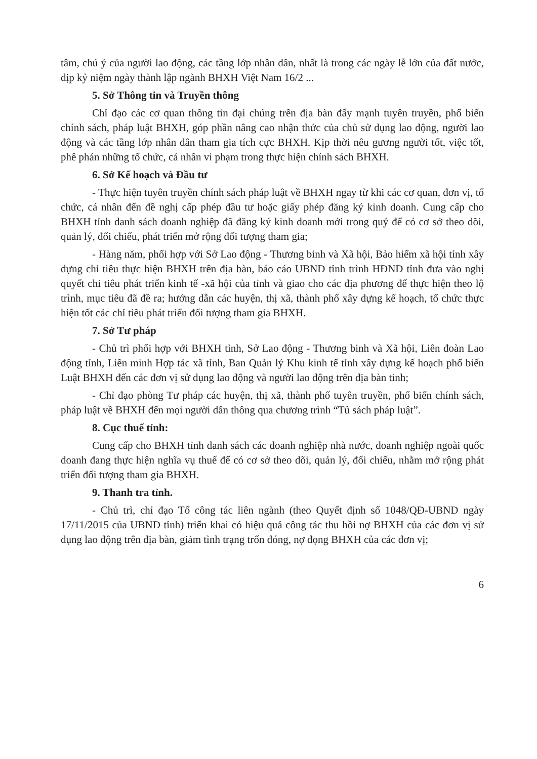tâm, chú ý của người lao động, các tầng lớp nhân dân, nhất là trong các ngày lễ lớn của đất nước, dịp kỷ niệm ngày thành lập ngành BHXH Việt Nam 16/2 ...
5. Sở Thông tin và Truyền thông
Chỉ đạo các cơ quan thông tin đại chúng trên địa bàn đẩy mạnh tuyên truyền, phổ biến chính sách, pháp luật BHXH, góp phần nâng cao nhận thức của chủ sử dụng lao động, người lao động và các tầng lớp nhân dân tham gia tích cực BHXH. Kịp thời nêu gương người tốt, việc tốt, phê phán những tổ chức, cá nhân vi phạm trong thực hiện chính sách BHXH.
6. Sở Kế hoạch và Đầu tư
- Thực hiện tuyên truyền chính sách pháp luật về BHXH ngay từ khi các cơ quan, đơn vị, tổ chức, cá nhân đến đề nghị cấp phép đầu tư hoặc giấy phép đăng ký kinh doanh. Cung cấp cho BHXH tỉnh danh sách doanh nghiệp đã đăng ký kinh doanh mới trong quý để có cơ sở theo dõi, quản lý, đối chiếu, phát triển mở rộng đối tượng tham gia;
- Hàng năm, phối hợp với Sở Lao động - Thương binh và Xã hội, Bảo hiểm xã hội tỉnh xây dựng chỉ tiêu thực hiện BHXH trên địa bàn, báo cáo UBND tỉnh trình HĐND tỉnh đưa vào nghị quyết chỉ tiêu phát triển kinh tế -xã hội của tỉnh và giao cho các địa phương để thực hiện theo lộ trình, mục tiêu đã đề ra; hướng dẫn các huyện, thị xã, thành phố xây dựng kế hoạch, tổ chức thực hiện tốt các chỉ tiêu phát triển đối tượng tham gia BHXH.
7. Sở Tư pháp
- Chủ trì phối hợp với BHXH tỉnh, Sở Lao động - Thương binh và Xã hội, Liên đoàn Lao động tỉnh, Liên minh Hợp tác xã tỉnh, Ban Quản lý Khu kinh tế tỉnh xây dựng kế hoạch phổ biến Luật BHXH đến các đơn vị sử dụng lao động và người lao động trên địa bàn tỉnh;
- Chỉ đạo phòng Tư pháp các huyện, thị xã, thành phố tuyên truyền, phổ biến chính sách, pháp luật về BHXH đến mọi người dân thông qua chương trình “Tủ sách pháp luật”.
8. Cục thuế tỉnh:
Cung cấp cho BHXH tỉnh danh sách các doanh nghiệp nhà nước, doanh nghiệp ngoài quốc doanh đang thực hiện nghĩa vụ thuế để có cơ sở theo dõi, quản lý, đối chiếu, nhằm mở rộng phát triển đối tượng tham gia BHXH.
9. Thanh tra tỉnh.
- Chủ trì, chỉ đạo Tổ công tác liên ngành (theo Quyết định số 1048/QĐ-UBND ngày 17/11/2015 của UBND tỉnh) triển khai có hiệu quả công tác thu hồi nợ BHXH của các đơn vị sử dụng lao động trên địa bàn, giảm tình trạng trốn đóng, nợ đọng BHXH của các đơn vị;
6